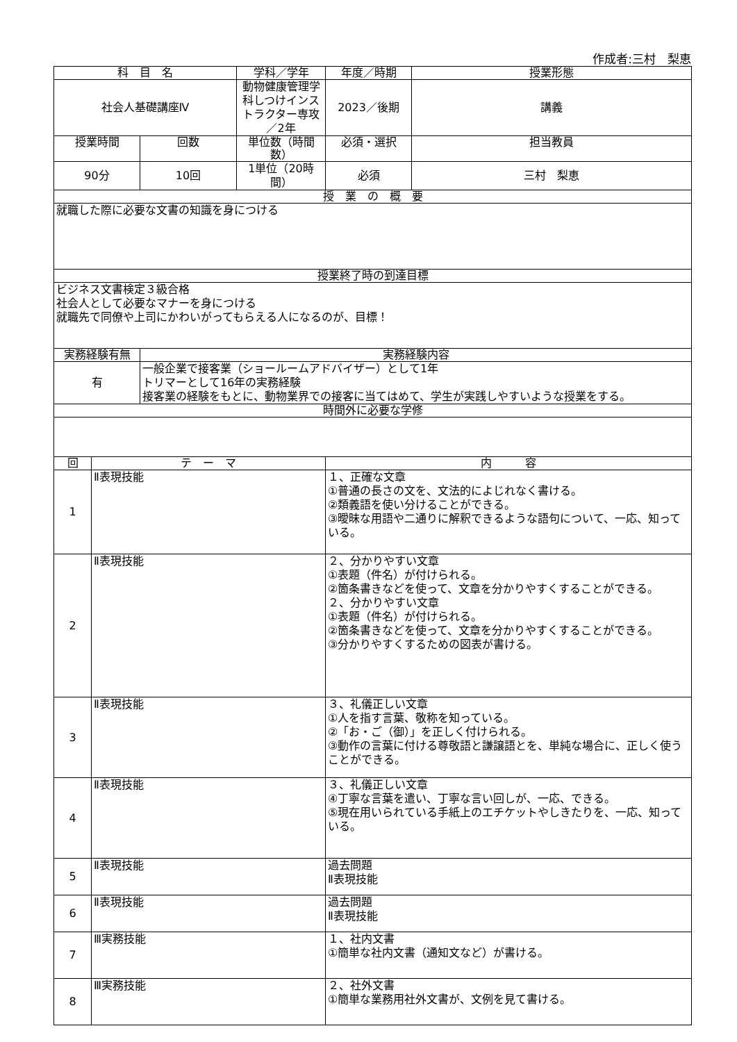作成者:三村　梨恵
| 科 目 名 | | | 学科／学年 | 年度／時期 | 授業形態 |
| --- | --- | --- | --- | --- | --- |
| 社会人基礎講座Ⅳ | | | 動物健康管理学科しつけインストラクター専攻／2年 | 2023／後期 | 講義 |
| 授業時間 | | 回数 | 単位数（時間数） | 必須・選択 | 担当教員 |
| 90分 | | 10回 | 1単位（20時間） | 必須 | 三村 梨恵 |
| 授 業 の 概 要 | | | | | |
| 就職した際に必要な文書の知識を身につける | | | | | |
| 授業終了時の到達目標 | | | | | |
| ビジネス文書検定３級合格 社会人として必要なマナーを身につける 就職先で同僚や上司にかわいがってもらえる人になるのが、目標！ | | | | | |
| 実務経験有無 | | 実務経験内容 | | | |
| 有 | | 一般企業で接客業（ショールームアドバイザー）として1年 トリマーとして16年の実務経験 接客業の経験をもとに、動物業界での接客に当てはめて、学生が実践しやすいような授業をする。 | | | |
| 時間外に必要な学修 | | | | | |
| 回 | テ ー マ | | | 内 容 | |
| 1 | Ⅱ表現技能 | | | １、正確な文章 ①普通の長さの文を、文法的によじれなく書ける。 ②類義語を使い分けることができる。 ③曖昧な用語や二通りに解釈できるような語句について、一応、知っている。 | |
| 2 | Ⅱ表現技能 | | | ２、分かりやすい文章 ①表題（件名）が付けられる。 ②箇条書きなどを使って、文章を分かりやすくすることができる。 ２、分かりやすい文章 ①表題（件名）が付けられる。 ②箇条書きなどを使って、文章を分かりやすくすることができる。 ③分かりやすくするための図表が書ける。 | |
| 3 | Ⅱ表現技能 | | | ３、礼儀正しい文章 ①人を指す言葉、敬称を知っている。 ②「お・ご（御）」を正しく付けられる。 ③動作の言葉に付ける尊敬語と謙譲語とを、単純な場合に、正しく使うことができる。 | |
| 4 | Ⅱ表現技能 | | | ３、礼儀正しい文章 ④丁寧な言葉を遣い、丁寧な言い回しが、一応、できる。 ⑤現在用いられている手紙上のエチケットやしきたりを、一応、知っている。 | |
| 5 | Ⅱ表現技能 | | | 過去問題 Ⅱ表現技能 | |
| 6 | Ⅱ表現技能 | | | 過去問題 Ⅱ表現技能 | |
| 7 | Ⅲ実務技能 | | | １、社内文書 ①簡単な社内文書（通知文など）が書ける。 | |
| 8 | Ⅲ実務技能 | | | ２、社外文書 ①簡単な業務用社外文書が、文例を見て書ける。 | |